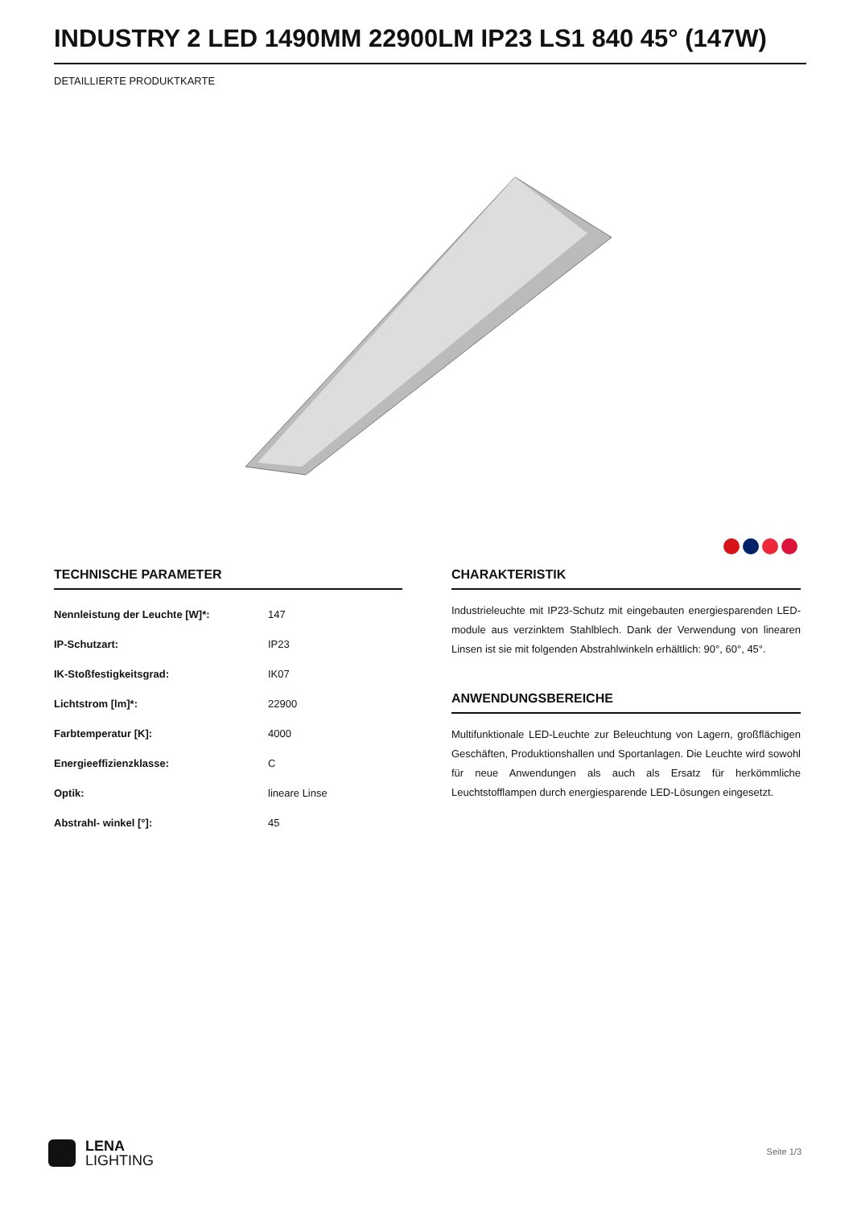INDUSTRY 2 LED 1490MM 22900LM IP23 LS1 840 45° (147W)
DETAILLIERTE PRODUKTKARTE
TECHNISCHE PARAMETER
| Nennleistung der Leuchte [W]*: | 147 |
| IP-Schutzart: | IP23 |
| IK-Stoßfestigkeitsgrad: | IK07 |
| Lichtstrom [lm]*: | 22900 |
| Farbtemperatur [K]: | 4000 |
| Energieeffizienzklasse: | C |
| Optik: | lineare Linse |
| Abstrahl- winkel [°]: | 45 |
CHARAKTERISTIK
Industrieleuchte mit IP23-Schutz mit eingebauten energiesparenden LED-module aus verzinktem Stahlblech. Dank der Verwendung von linearen Linsen ist sie mit folgenden Abstrahlwinkeln erhältlich: 90°, 60°, 45°.
ANWENDUNGSBEREICHE
Multifunktionale LED-Leuchte zur Beleuchtung von Lagern, großflächigen Geschäften, Produktionshallen und Sportanlagen. Die Leuchte wird sowohl für neue Anwendungen als auch als Ersatz für herkömmliche Leuchtstofflampen durch energiesparende LED-Lösungen eingesetzt.
LENA
LIGHTING
Seite 1/3